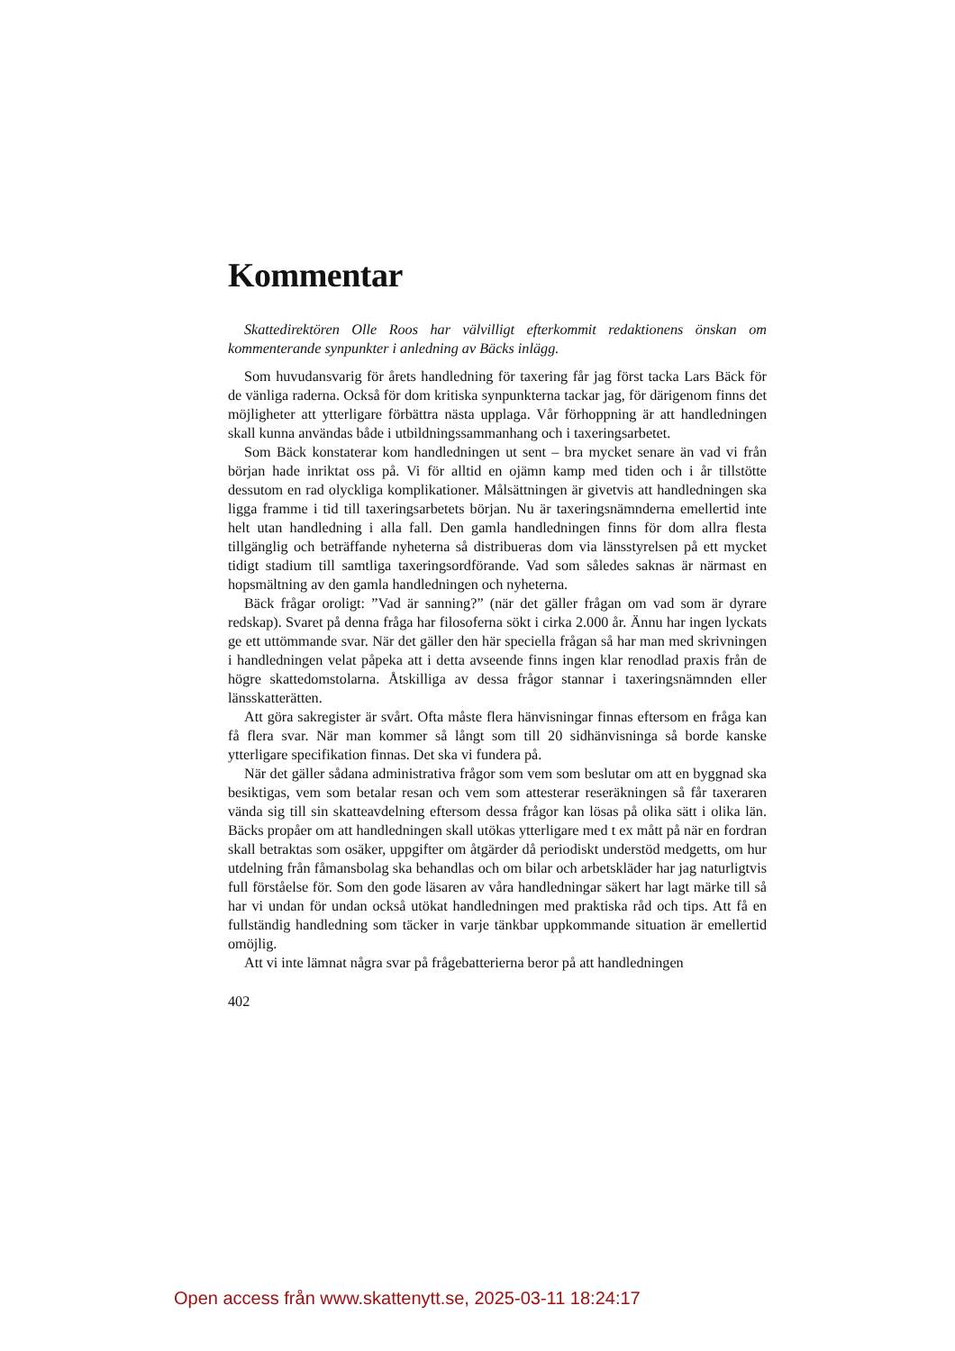Kommentar
Skattedirektören Olle Roos har välvilligt efterkommit redaktionens önskan om kommenterande synpunkter i anledning av Bäcks inlägg.
Som huvudansvarig för årets handledning för taxering får jag först tacka Lars Bäck för de vänliga raderna. Också för dom kritiska synpunkterna tackar jag, för därigenom finns det möjligheter att ytterligare förbättra nästa upplaga. Vår förhoppning är att handledningen skall kunna användas både i utbildnings­sammanhang och i taxeringsarbetet.
Som Bäck konstaterar kom handledningen ut sent – bra mycket senare än vad vi från början hade inriktat oss på. Vi för alltid en ojämn kamp med tiden och i år tillstötte dessutom en rad olyckliga komplikationer. Målsättningen är givetvis att handledningen ska ligga framme i tid till taxeringsarbetets början. Nu är taxeringsnämnderna emellertid inte helt utan handledning i alla fall. Den gamla handledningen finns för dom allra flesta tillgänglig och beträffande nyhe­terna så distribueras dom via länsstyrelsen på ett mycket tidigt stadium till samt­liga taxeringsordförande. Vad som således saknas är närmast en hopsmältning av den gamla handledningen och nyheterna.
Bäck frågar oroligt: ”Vad är sanning?” (när det gäller frågan om vad som är dyrare redskap). Svaret på denna fråga har filosoferna sökt i cirka 2.000 år. Ännu har ingen lyckats ge ett uttömmande svar. När det gäller den här speciella frågan så har man med skrivningen i handledningen velat påpeka att i detta avseende finns ingen klar renodlad praxis från de högre skattedomstolar­na. Åtskilliga av dessa frågor stannar i taxeringsnämnden eller länsskatterätten.
Att göra sakregister är svårt. Ofta måste flera hänvisningar finnas eftersom en fråga kan få flera svar. När man kommer så långt som till 20 sidhänvis­ninga så borde kanske ytterligare specifikation finnas. Det ska vi fundera på.
När det gäller sådana administrativa frågor som vem som beslutar om att en byggnad ska besiktigas, vem som betalar resan och vem som attesterar reseräk­ningen så får taxeraren vända sig till sin skatteavdelning eftersom dessa frågor kan lösas på olika sätt i olika län. Bäcks propåer om att handledningen skall utökas ytterligare med t ex mått på när en fordran skall betraktas som osäker, uppgifter om åtgärder då periodiskt understöd medgetts, om hur utdelning från fåmansbolag ska behandlas och om bilar och arbetskläder har jag naturligtvis full förståelse för. Som den gode läsaren av våra handledningar säkert har lagt märke till så har vi undan för undan också utökat handledningen med praktiska råd och tips. Att få en fullständig handledning som täcker in varje tänkbar upp­kommande situation är emellertid omöjlig.
Att vi inte lämnat några svar på frågebatterierna beror på att handledningen
402
Open access från www.skattenytt.se, 2025-03-11 18:24:17